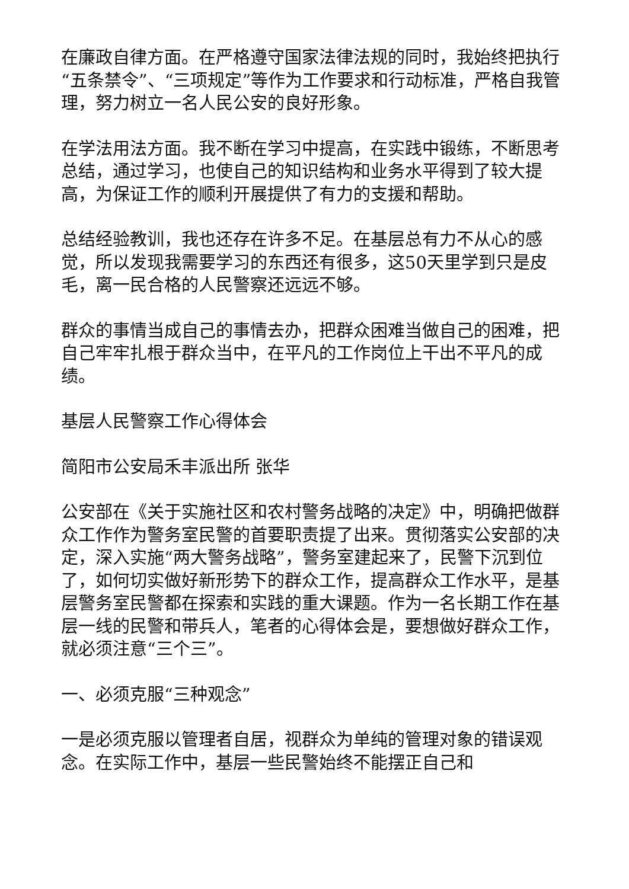在廉政自律方面。在严格遵守国家法律法规的同时，我始终把执行“五条禁令”、“三项规定”等作为工作要求和行动标准，严格自我管理，努力树立一名人民公安的良好形象。
在学法用法方面。我不断在学习中提高，在实践中锻练，不断思考总结，通过学习，也使自己的知识结构和业务水平得到了较大提高，为保证工作的顺利开展提供了有力的支援和帮助。
总结经验教训，我也还存在许多不足。在基层总有力不从心的感觉，所以发现我需要学习的东西还有很多，这50天里学到只是皮毛，离一民合格的人民警察还远远不够。
群众的事情当成自己的事情去办，把群众困难当做自己的困难，把自己牢牢扎根于群众当中，在平凡的工作岗位上干出不平凡的成绩。
基层人民警察工作心得体会
简阳市公安局禾丰派出所 张华
公安部在《关于实施社区和农村警务战略的决定》中，明确把做群众工作作为警务室民警的首要职责提了出来。贯彻落实公安部的决定，深入实施“两大警务战略”，警务室建起来了，民警下沉到位了，如何切实做好新形势下的群众工作，提高群众工作水平，是基层警务室民警都在探索和实践的重大课题。作为一名长期工作在基层一线的民警和带兵人，笔者的心得体会是，要想做好群众工作，就必须注意“三个三”。
一、必须克服“三种观念”
一是必须克服以管理者自居，视群众为单纯的管理对象的错误观念。在实际工作中，基层一些民警始终不能摆正自己和